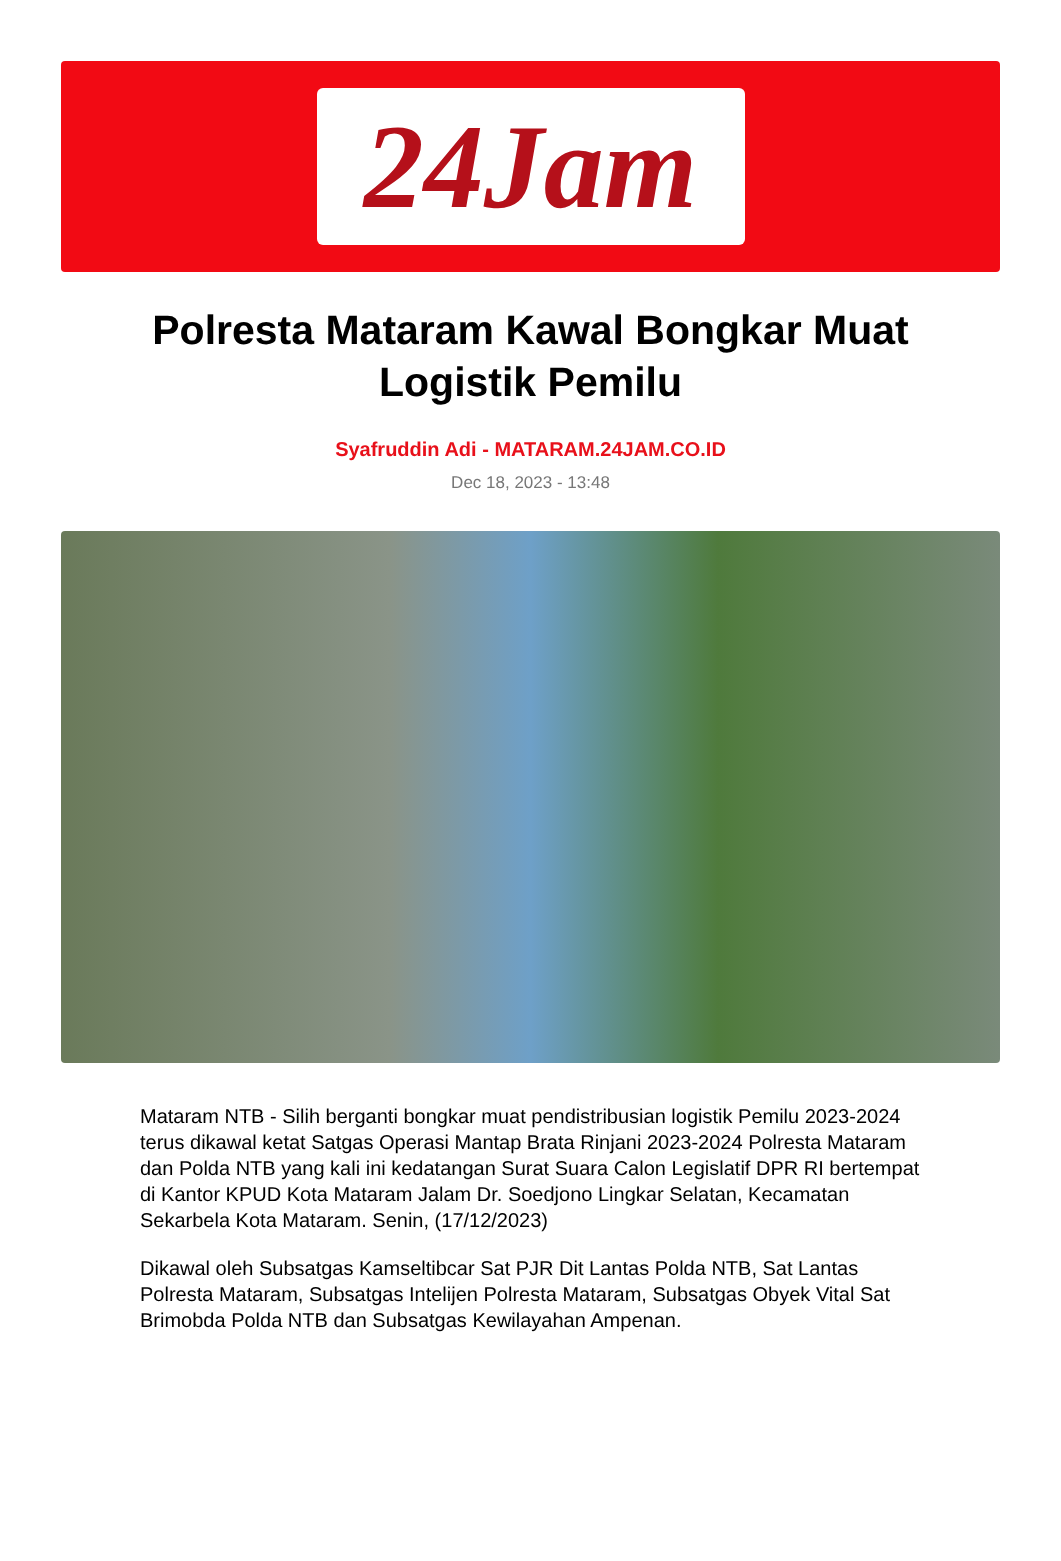24Jam
Polresta Mataram Kawal Bongkar Muat Logistik Pemilu
Syafruddin Adi - MATARAM.24JAM.CO.ID
Dec 18, 2023 - 13:48
Mataram NTB - Silih berganti bongkar muat pendistribusian logistik Pemilu 2023-2024 terus dikawal ketat Satgas Operasi Mantap Brata Rinjani 2023-2024 Polresta Mataram dan Polda NTB yang kali ini kedatangan Surat Suara Calon Legislatif DPR RI bertempat di Kantor KPUD Kota Mataram Jalam Dr. Soedjono Lingkar Selatan, Kecamatan Sekarbela Kota Mataram. Senin, (17/12/2023)
Dikawal oleh Subsatgas Kamseltibcar Sat PJR Dit Lantas Polda NTB, Sat Lantas Polresta Mataram, Subsatgas Intelijen Polresta Mataram, Subsatgas Obyek Vital Sat Brimobda Polda NTB dan Subsatgas Kewilayahan Ampenan.